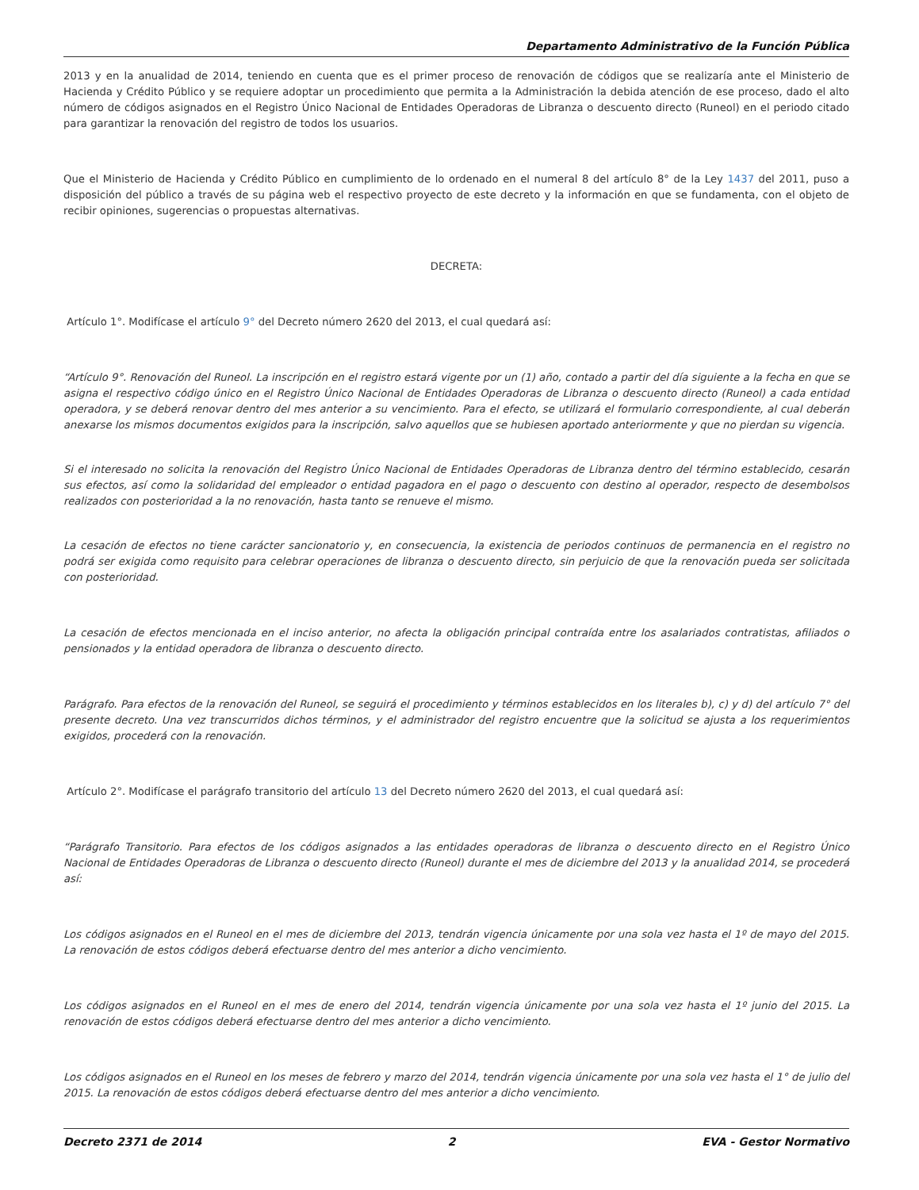Departamento Administrativo de la Función Pública
2013 y en la anualidad de 2014, teniendo en cuenta que es el primer proceso de renovación de códigos que se realizaría ante el Ministerio de Hacienda y Crédito Público y se requiere adoptar un procedimiento que permita a la Administración la debida atención de ese proceso, dado el alto número de códigos asignados en el Registro Único Nacional de Entidades Operadoras de Libranza o descuento directo (Runeol) en el periodo citado para garantizar la renovación del registro de todos los usuarios.
Que el Ministerio de Hacienda y Crédito Público en cumplimiento de lo ordenado en el numeral 8 del artículo 8° de la Ley 1437 del 2011, puso a disposición del público a través de su página web el respectivo proyecto de este decreto y la información en que se fundamenta, con el objeto de recibir opiniones, sugerencias o propuestas alternativas.
DECRETA:
Artículo 1°. Modifícase el artículo 9° del Decreto número 2620 del 2013, el cual quedará así:
“Artículo 9°. Renovación del Runeol. La inscripción en el registro estará vigente por un (1) año, contado a partir del día siguiente a la fecha en que se asigna el respectivo código único en el Registro Único Nacional de Entidades Operadoras de Libranza o descuento directo (Runeol) a cada entidad operadora, y se deberá renovar dentro del mes anterior a su vencimiento. Para el efecto, se utilizará el formulario correspondiente, al cual deberán anexarse los mismos documentos exigidos para la inscripción, salvo aquellos que se hubiesen aportado anteriormente y que no pierdan su vigencia.
Si el interesado no solicita la renovación del Registro Único Nacional de Entidades Operadoras de Libranza dentro del término establecido, cesarán sus efectos, así como la solidaridad del empleador o entidad pagadora en el pago o descuento con destino al operador, respecto de desembolsos realizados con posterioridad a la no renovación, hasta tanto se renueve el mismo.
La cesación de efectos no tiene carácter sancionatorio y, en consecuencia, la existencia de periodos continuos de permanencia en el registro no podrá ser exigida como requisito para celebrar operaciones de libranza o descuento directo, sin perjuicio de que la renovación pueda ser solicitada con posterioridad.
La cesación de efectos mencionada en el inciso anterior, no afecta la obligación principal contraída entre los asalariados contratistas, afiliados o pensionados y la entidad operadora de libranza o descuento directo.
Parágrafo. Para efectos de la renovación del Runeol, se seguirá el procedimiento y términos establecidos en los literales b), c) y d) del artículo 7° del presente decreto. Una vez transcurridos dichos términos, y el administrador del registro encuentre que la solicitud se ajusta a los requerimientos exigidos, procederá con la renovación.
Artículo 2°. Modifícase el parágrafo transitorio del artículo 13 del Decreto número 2620 del 2013, el cual quedará así:
“Parágrafo Transitorio. Para efectos de los códigos asignados a las entidades operadoras de libranza o descuento directo en el Registro Único Nacional de Entidades Operadoras de Libranza o descuento directo (Runeol) durante el mes de diciembre del 2013 y la anualidad 2014, se procederá así:
Los códigos asignados en el Runeol en el mes de diciembre del 2013, tendrán vigencia únicamente por una sola vez hasta el 1º de mayo del 2015. La renovación de estos códigos deberá efectuarse dentro del mes anterior a dicho vencimiento.
Los códigos asignados en el Runeol en el mes de enero del 2014, tendrán vigencia únicamente por una sola vez hasta el 1º junio del 2015. La renovación de estos códigos deberá efectuarse dentro del mes anterior a dicho vencimiento.
Los códigos asignados en el Runeol en los meses de febrero y marzo del 2014, tendrán vigencia únicamente por una sola vez hasta el 1° de julio del 2015. La renovación de estos códigos deberá efectuarse dentro del mes anterior a dicho vencimiento.
Decreto 2371 de 2014 2 EVA - Gestor Normativo